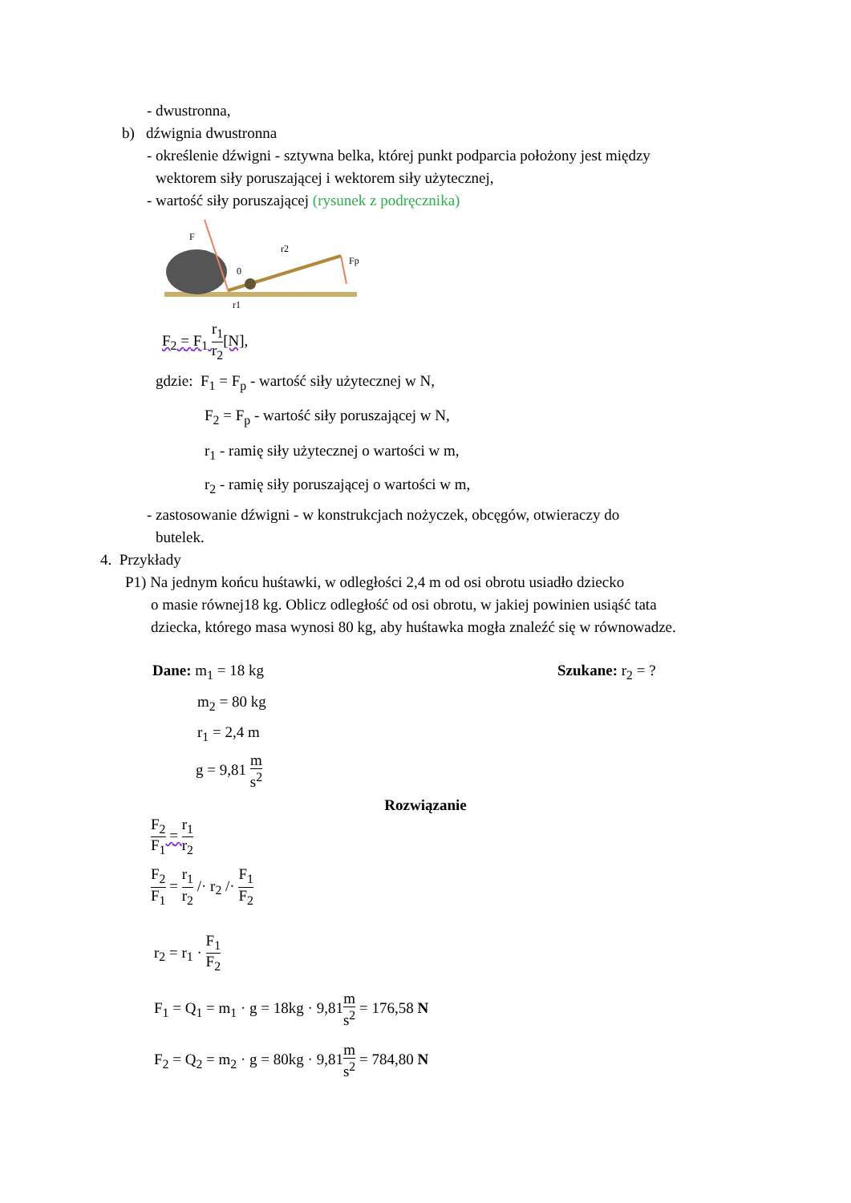- dwustronna,
b) dźwignia dwustronna
- określenie dźwigni - sztywna belka, której punkt podparcia położony jest między
wektorem siły poruszającej i wektorem siły użytecznej,
- wartość siły poruszającej (rysunek z podręcznika)
F
r2
0
Fp
r1
F<sub>2</sub> = F<sub>1</sub> r<sub>1</sub> r<sub>2</sub>[N],
gdzie: F<sub>1</sub> = F<sub>p</sub> - wartość siły użytecznej w N,
F<sub>2</sub> = F<sub>p</sub> - wartość siły poruszającej w N,
r<sub>1</sub> - ramię siły użytecznej o wartości w m,
r<sub>2</sub> - ramię siły poruszającej o wartości w m,
- zastosowanie dźwigni - w konstrukcjach nożyczek, obcęgów, otwieraczy do
butelek.
4. Przykłady
P1) Na jednym końcu huśtawki, w odległości 2,4 m od osi obrotu usiadło dziecko
o masie równej18 kg. Oblicz odległość od osi obrotu, w jakiej powinien usiąść tata
dziecka, którego masa wynosi 80 kg, aby huśtawka mogła znaleźć się w równowadze.
Dane: m<sub>1</sub> = 18 kg
m<sub>2</sub> = 80 kg
r<sub>1</sub> = 2,4 m
g = 9,81 m s<sup>2</sup>
Szukane: r<sub>2</sub> = ?
Rozwiązanie
F<sub>2</sub> F<sub>1</sub> = r<sub>1</sub> r<sub>2</sub>
F<sub>2</sub> F<sub>1</sub> = r<sub>1</sub> r<sub>2</sub> /· r<sub>2</sub> /· F<sub>1</sub> F<sub>2</sub>
r<sub>2</sub> = r<sub>1</sub> · F<sub>1</sub> F<sub>2</sub>
F<sub>1</sub> = Q<sub>1</sub> = m<sub>1</sub> · g = 18kg · 9,81m s<sup>2</sup> = 176,58 N
F<sub>2</sub> = Q<sub>2</sub> = m<sub>2</sub> · g = 80kg · 9,81m s<sup>2</sup> = 784,80 N